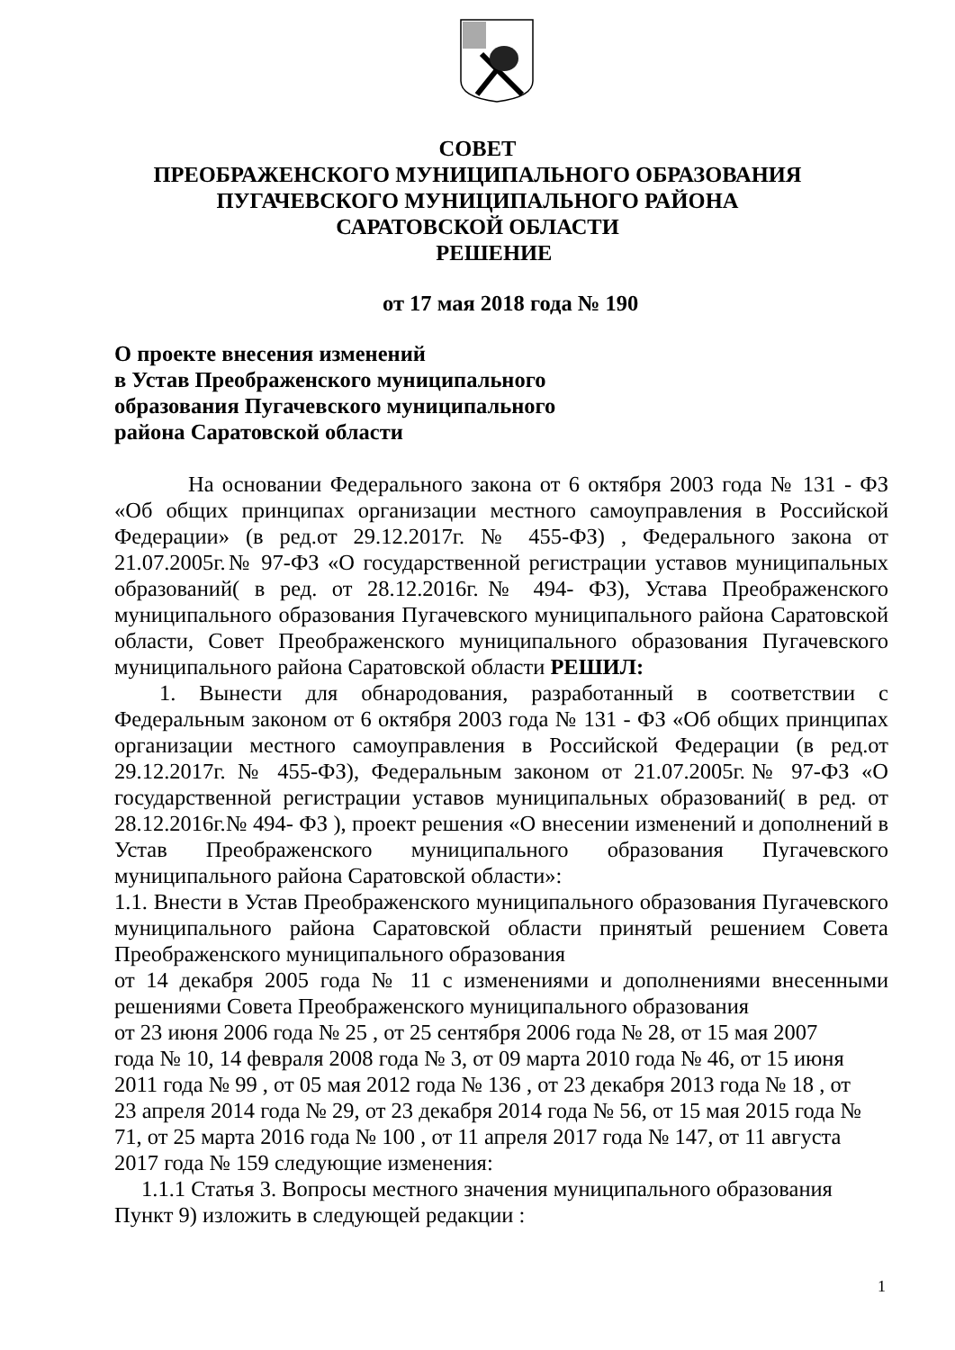СОВЕТ
ПРЕОБРАЖЕНСКОГО МУНИЦИПАЛЬНОГО ОБРАЗОВАНИЯ
ПУГАЧЕВСКОГО МУНИЦИПАЛЬНОГО РАЙОНА
САРАТОВСКОЙ ОБЛАСТИ
РЕШЕНИЕ
от 17 мая 2018 года № 190
О проекте внесения изменений
в Устав Преображенского муниципального
образования Пугачевского муниципального
района Саратовской области
На основании Федерального закона от 6 октября 2003 года № 131 - ФЗ «Об общих принципах организации местного самоуправления в Российской Федерации» (в ред.от 29.12.2017г. № 455-ФЗ) , Федерального закона от 21.07.2005г.№ 97-ФЗ «О государственной регистрации уставов муниципальных образований( в ред. от 28.12.2016г.№ 494- ФЗ), Устава Преображенского муниципального образования Пугачевского муниципального района Саратовской области, Совет Преображенского муниципального образования Пугачевского муниципального района Саратовской области РЕШИЛ:
1. Вынести для обнародования, разработанный в соответствии с Федеральным законом от 6 октября 2003 года № 131 - ФЗ «Об общих принципах организации местного самоуправления в Российской Федерации (в ред.от 29.12.2017г. № 455-ФЗ), Федеральным законом от 21.07.2005г.№ 97-ФЗ «О государственной регистрации уставов муниципальных образований( в ред. от 28.12.2016г.№ 494- ФЗ ), проект решения «О внесении изменений и дополнений в Устав Преображенского муниципального образования Пугачевского муниципального района Саратовской области»:
1.1. Внести в Устав Преображенского муниципального образования Пугачевского муниципального района Саратовской области принятый решением Совета Преображенского муниципального образования
от 14 декабря 2005 года № 11 с изменениями и дополнениями внесенными решениями Совета Преображенского муниципального образования
от 23 июня 2006 года № 25 , от 25 сентября 2006 года № 28, от 15 мая 2007 года № 10, 14 февраля 2008 года № 3, от 09 марта 2010 года № 46, от 15 июня 2011 года № 99 , от 05 мая 2012 года № 136 , от 23 декабря 2013 года № 18 , от 23 апреля 2014 года № 29, от 23 декабря 2014 года № 56, от 15 мая 2015 года № 71, от 25 марта 2016 года № 100 , от 11 апреля 2017 года № 147, от 11 августа 2017 года № 159 следующие изменения:
1.1.1 Статья 3. Вопросы местного значения муниципального образования Пункт 9) изложить в следующей редакции :
1